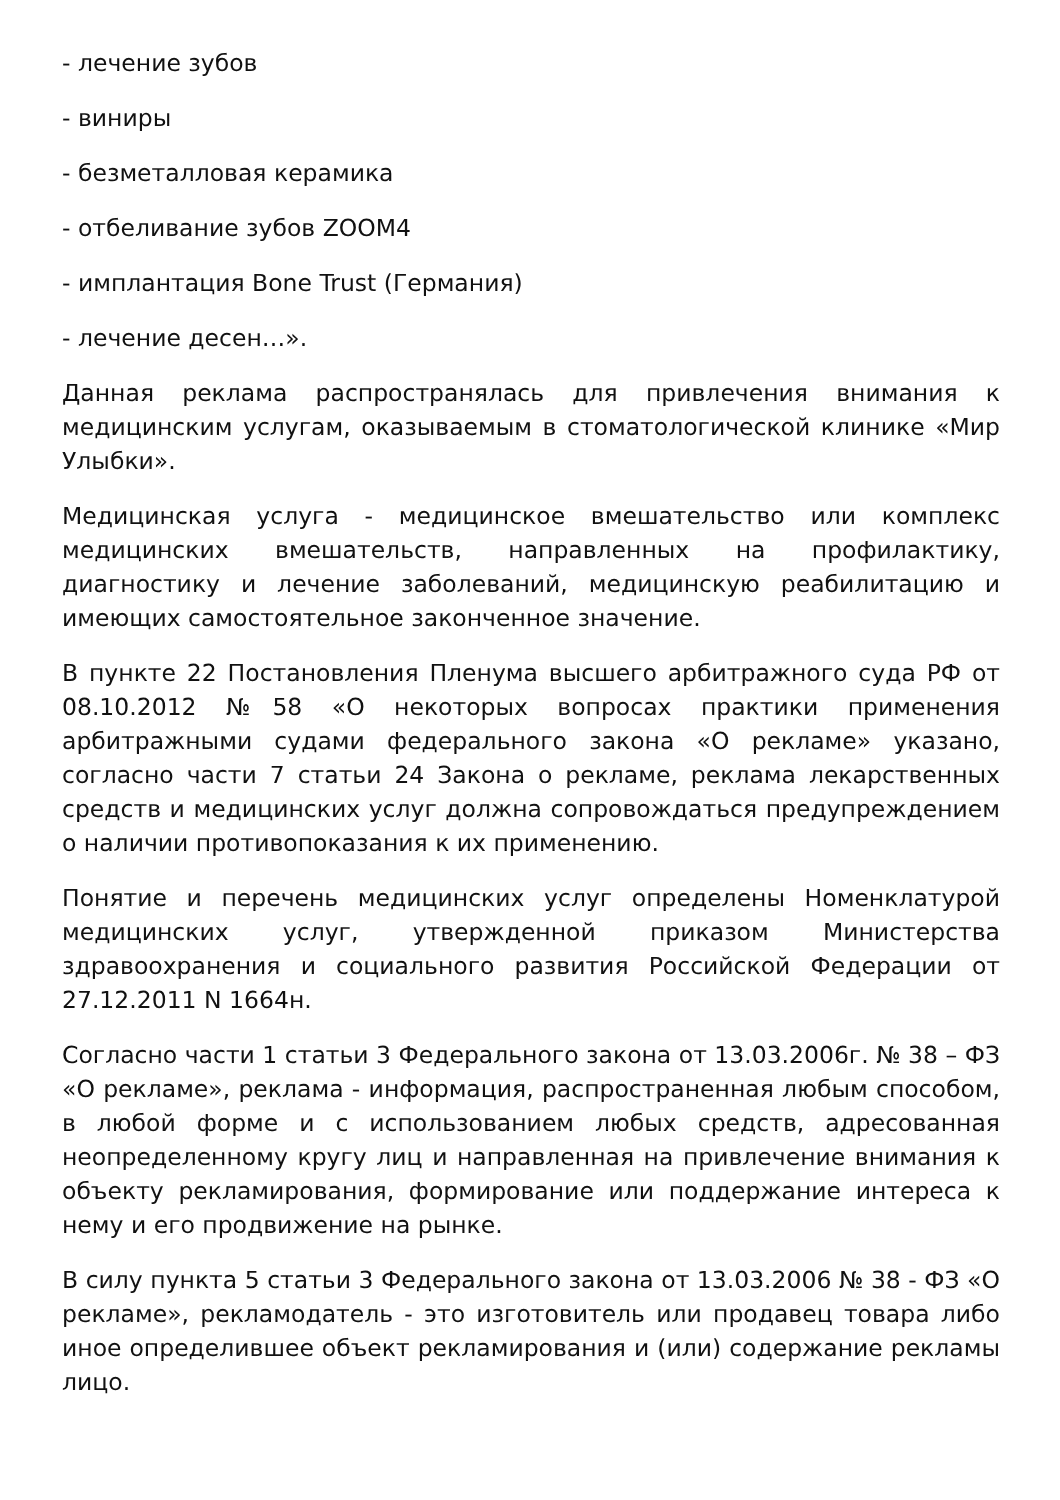- лечение зубов
- виниры
- безметалловая керамика
- отбеливание зубов ZOOM4
- имплантация Bone Trust (Германия)
- лечение десен…».
Данная реклама распространялась для привлечения внимания к медицинским услугам, оказываемым в стоматологической клинике «Мир Улыбки».
Медицинская услуга - медицинское вмешательство или комплекс медицинских вмешательств, направленных на профилактику, диагностику и лечение заболеваний, медицинскую реабилитацию и имеющих самостоятельное законченное значение.
В пункте 22 Постановления Пленума высшего арбитражного суда РФ от 08.10.2012 №58 «О некоторых вопросах практики применения арбитражными судами федерального закона «О рекламе» указано, согласно части 7 статьи 24 Закона о рекламе, реклама лекарственных средств и медицинских услуг должна сопровождаться предупреждением о наличии противопоказания к их применению.
Понятие и перечень медицинских услуг определены Номенклатурой медицинских услуг, утвержденной приказом Министерства здравоохранения и социального развития Российской Федерации от 27.12.2011 N 1664н.
Согласно части 1 статьи 3 Федерального закона от 13.03.2006г. № 38 – ФЗ «О рекламе», реклама - информация, распространенная любым способом, в любой форме и с использованием любых средств, адресованная неопределенному кругу лиц и направленная на привлечение внимания к объекту рекламирования, формирование или поддержание интереса к нему и его продвижение на рынке.
В силу пункта 5 статьи 3 Федерального закона от 13.03.2006 № 38 - ФЗ «О рекламе», рекламодатель - это изготовитель или продавец товара либо иное определившее объект рекламирования и (или) содержание рекламы лицо.